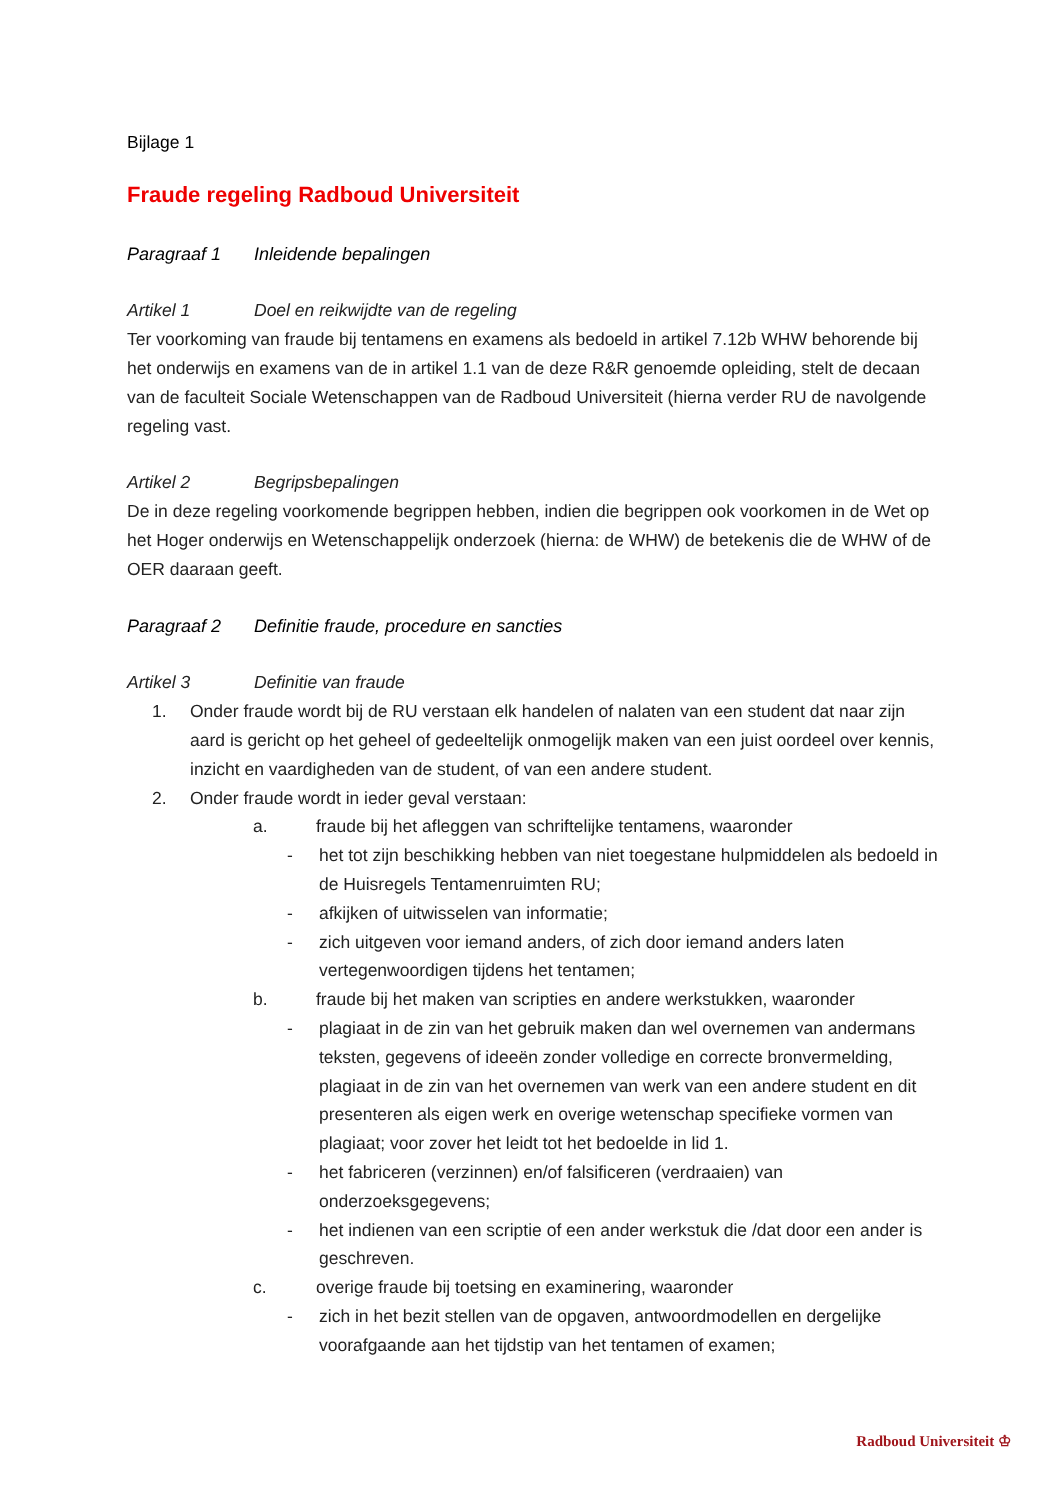Bijlage 1
Fraude regeling Radboud Universiteit
Paragraaf 1 Inleidende bepalingen
Artikel 1 Doel en reikwijdte van de regeling
Ter voorkoming van fraude bij tentamens en examens als bedoeld in artikel 7.12b WHW behorende bij het onderwijs en examens van de in artikel 1.1 van de deze R&R genoemde opleiding, stelt de decaan van de faculteit Sociale Wetenschappen van de Radboud Universiteit (hierna verder RU de navolgende regeling vast.
Artikel 2 Begripsbepalingen
De in deze regeling voorkomende begrippen hebben, indien die begrippen ook voorkomen in de Wet op het Hoger onderwijs en Wetenschappelijk onderzoek (hierna: de WHW) de betekenis die de WHW of de OER daaraan geeft.
Paragraaf 2 Definitie fraude, procedure en sancties
Artikel 3 Definitie van fraude
1. Onder fraude wordt bij de RU verstaan elk handelen of nalaten van een student dat naar zijn aard is gericht op het geheel of gedeeltelijk onmogelijk maken van een juist oordeel over kennis, inzicht en vaardigheden van de student, of van een andere student.
2. Onder fraude wordt in ieder geval verstaan:
a. fraude bij het afleggen van schriftelijke tentamens, waaronder
- het tot zijn beschikking hebben van niet toegestane hulpmiddelen als bedoeld in de Huisregels Tentamenruimten RU;
- afkijken of uitwisselen van informatie;
- zich uitgeven voor iemand anders, of zich door iemand anders laten vertegenwoordigen tijdens het tentamen;
b. fraude bij het maken van scripties en andere werkstukken, waaronder
- plagiaat in de zin van het gebruik maken dan wel overnemen van andermans teksten, gegevens of ideeën zonder volledige en correcte bronvermelding, plagiaat in de zin van het overnemen van werk van een andere student en dit presenteren als eigen werk en overige wetenschap specifieke vormen van plagiaat; voor zover het leidt tot het bedoelde in lid 1.
- het fabriceren (verzinnen) en/of falsificeren (verdraaien) van onderzoeksgegevens;
- het indienen van een scriptie of een ander werkstuk die /dat door een ander is geschreven.
c. overige fraude bij toetsing en examinering, waaronder
- zich in het bezit stellen van de opgaven, antwoordmodellen en dergelijke voorafgaande aan het tijdstip van het tentamen of examen;
Radboud Universiteit ♔